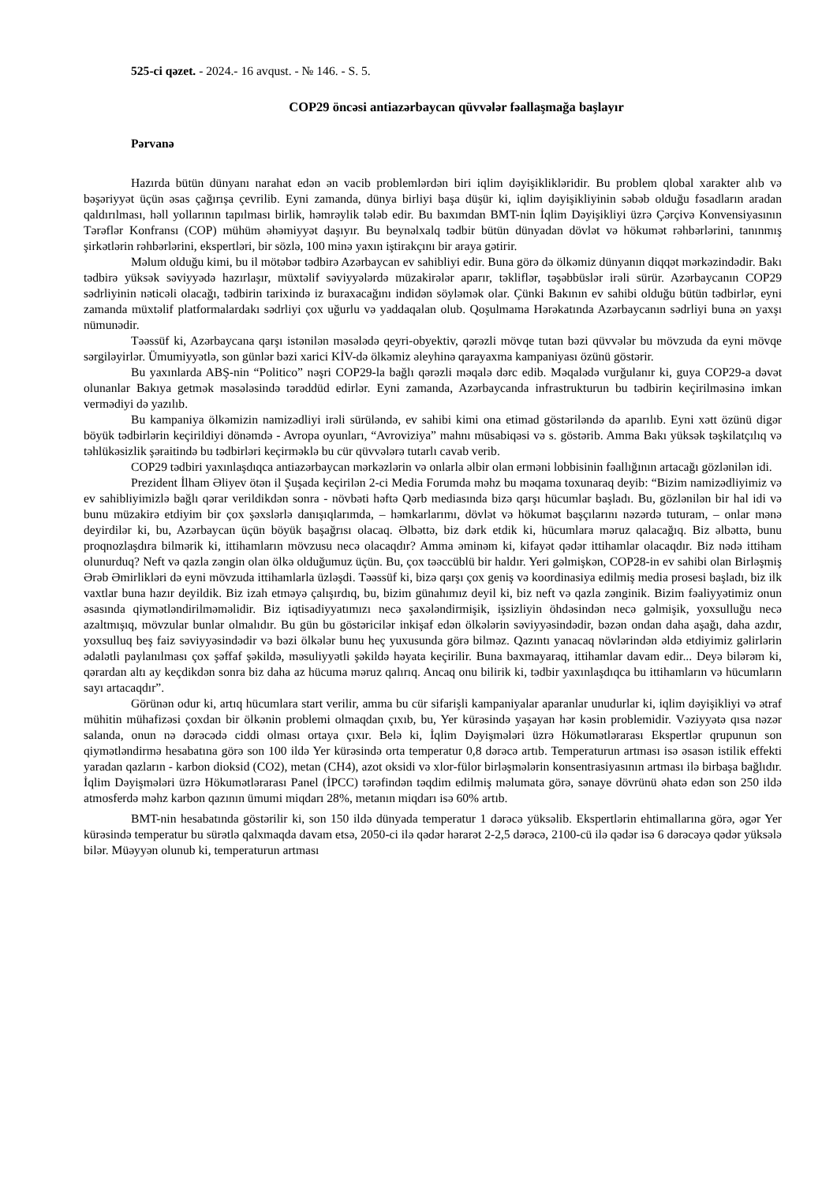525-ci qəzet. - 2024.- 16 avqust. - № 146. - S. 5.
COP29 öncəsi antiazərbaycan qüvvələr fəallaşmağa başlayır
Pərvanə
Hazırda bütün dünyanı narahat edən ən vacib problemlərdən biri iqlim dəyişiklikləridir. Bu problem qlobal xarakter alıb və bəşəriyyət üçün əsas çağırışa çevrilib. Eyni zamanda, dünya birliyi başa düşür ki, iqlim dəyişikliyinin səbəb olduğu fəsadların aradan qaldırılması, həll yollarının tapılması birlik, həmrəylik tələb edir. Bu baxımdan BMT-nin İqlim Dəyişikliyi üzrə Çərçivə Konvensiyasının Tərəflər Konfransı (COP) mühüm əhəmiyyət daşıyır. Bu beynəlxalq tədbir bütün dünyadan dövlət və hökumət rəhbərlərini, tanınmış şirkətlərin rəhbərlərini, ekspertləri, bir sözlə, 100 minə yaxın iştirakçını bir araya gətirir.
Məlum olduğu kimi, bu il mötəbər tədbirə Azərbaycan ev sahibliyi edir. Buna görə də ölkəmiz dünyanın diqqət mərkəzindədir. Bakı tədbirə yüksək səviyyədə hazırlaşır, müxtəlif səviyyələrdə müzakirələr aparır, təkliflər, təşəbbüslər irəli sürür. Azərbaycanın COP29 sədrliyinin nəticəli olacağı, tədbirin tarixində iz buraxacağını indidən söyləmək olar. Çünki Bakının ev sahibi olduğu bütün tədbirlər, eyni zamanda müxtəlif platformalardakı sədrliyi çox uğurlu və yaddaqalan olub. Qoşulmama Hərəkatında Azərbaycanın sədrliyi buna ən yaxşı nümunədir.
Təəssüf ki, Azərbaycana qarşı istənilən məsələdə qeyri-obyektiv, qərəzli mövqe tutan bəzi qüvvələr bu mövzuda da eyni mövqe sərgiləyirlər. Ümumiyyətlə, son günlər bəzi xarici KİV-də ölkəmiz əleyhinə qarayaxma kampaniyası özünü göstərir.
Bu yaxınlarda ABŞ-nin “Politico” nəşri COP29-la bağlı qərəzli məqalə dərc edib. Məqalədə vurğulanır ki, guya COP29-a dəvət olunanlar Bakıya getmək məsələsində tərəddüd edirlər. Eyni zamanda, Azərbaycanda infrastrukturun bu tədbirin keçirilməsinə imkan vermədiyi də yazılıb.
Bu kampaniya ölkəmizin namizədliyi irəli sürüləndə, ev sahibi kimi ona etimad göstəriləndə də aparılıb. Eyni xətt özünü digər böyük tədbirlərin keçirildiyi dönəmdə - Avropa oyunları, “Avroviziya” mahnı müsabiqəsi və s. göstərib. Amma Bakı yüksək təşkilatçılıq və təhlükəsizlik şəraitində bu tədbirləri keçirməklə bu cür qüvvələrə tutarlı cavab verib.
COP29 tədbiri yaxınlaşdıqca antiazərbaycan mərkəzlərin və onlarla əlbir olan erməni lobbisinin fəallığının artacağı gözlənilən idi.
Prezident İlham Əliyev ötən il Şuşada keçirilən 2-ci Media Forumda məhz bu məqama toxunaraq deyib: “Bizim namizədliyimiz və ev sahibliyimizlə bağlı qərar verildikdən sonra - növbəti həftə Qərb mediasında bizə qarşı hücumlar başladı. Bu, gözlənilən bir hal idi və bunu müzakirə etdiyim bir çox şəxslərlə danışıqlarımda, – həmkarlarımı, dövlət və hökumət başçılarını nəzərdə tuturam, – onlar mənə deyirdilər ki, bu, Azərbaycan üçün böyük başağrısı olacaq. Əlbəttə, biz dərk etdik ki, hücumlara məruz qalacağıq. Biz əlbəttə, bunu proqnozlaşdıra bilmərik ki, ittihamların mövzusu necə olacaqdır? Amma əminəm ki, kifayət qədər ittihamlar olacaqdır. Biz nədə ittiham olunurduq? Neft və qazla zəngin olan ölkə olduğumuz üçün. Bu, çox təəccüblü bir haldır. Yeri gəlmişkən, COP28-in ev sahibi olan Birləşmiş Ərəb Əmirlikləri də eyni mövzuda ittihamlarla üzləşdi. Təəssüf ki, bizə qarşı çox geniş və koordinasiya edilmiş media prosesi başladı, biz ilk vaxtlar buna hazır deyildik. Biz izah etməyə çalışırdıq, bu, bizim günahımız deyil ki, biz neft və qazla zənginik. Bizim fəaliyyətimiz onun əsasında qiymətləndirilməməlidir. Biz iqtisadiyyatımızı necə şaxələndirmişik, işsizliyin öhdəsindən necə gəlmişik, yoxsulluğu necə azaltmışıq, mövzular bunlar olmalıdır. Bu gün bu göstəricilər inkişaf edən ölkələrin səviyyəsindədir, bəzən ondan daha aşağı, daha azdır, yoxsulluq beş faiz səviyyəsindədir və bəzi ölkələr bunu heç yuxusunda görə bilməz. Qazıntı yanacaq növlərindən əldə etdiyimiz gəlirlərin ədalətli paylanılması çox şəffaf şəkildə, məsuliyyətli şəkildə həyata keçirilir. Buna baxmayaraq, ittihamlar davam edir... Deyə bilərəm ki, qərardan altı ay keçdikdən sonra biz daha az hücuma məruz qalırıq. Ancaq onu bilirik ki, tədbir yaxınlaşdıqca bu ittihamların və hücumların sayı artacaqdır”.
Görünən odur ki, artıq hücumlara start verilir, amma bu cür sifarişli kampaniyalar aparanlar unudurlar ki, iqlim dəyişikliyi və ətraf mühitin mühafizəsi çoxdan bir ölkənin problemi olmaqdan çıxıb, bu, Yer kürəsində yaşayan hər kəsin problemidir. Vəziyyətə qısa nəzər salanda, onun nə dərəcədə ciddi olması ortaya çıxır. Belə ki, İqlim Dəyişmələri üzrə Hökumətlərarası Ekspertlər qrupunun son qiymətləndirmə hesabatına görə son 100 ildə Yer kürəsində orta temperatur 0,8 dərəcə artıb. Temperaturun artması isə əsasən istilik effekti yaradan qazların - karbon dioksid (CO2), metan (CH4), azot oksidi və xlor-fülor birləşmələrin konsentrasiyasının artması ilə birbaşa bağlıdır. İqlim Dəyişmələri üzrə Hökumətlərarası Panel (İPCC) tərəfindən təqdim edilmiş məlumata görə, sənaye dövrünü əhatə edən son 250 ildə atmosferdə məhz karbon qazının ümumi miqdarı 28%, metanın miqdarı isə 60% artıb.
BMT-nin hesabatında göstərilir ki, son 150 ildə dünyada temperatur 1 dərəcə yüksəlib. Ekspertlərin ehtimallarına görə, əgər Yer kürəsində temperatur bu sürətlə qalxmaqda davam etsə, 2050-ci ilə qədər hərarət 2-2,5 dərəcə, 2100-cü ilə qədər isə 6 dərəcəyə qədər yüksələ bilər. Müəyyən olunub ki, temperaturun artması